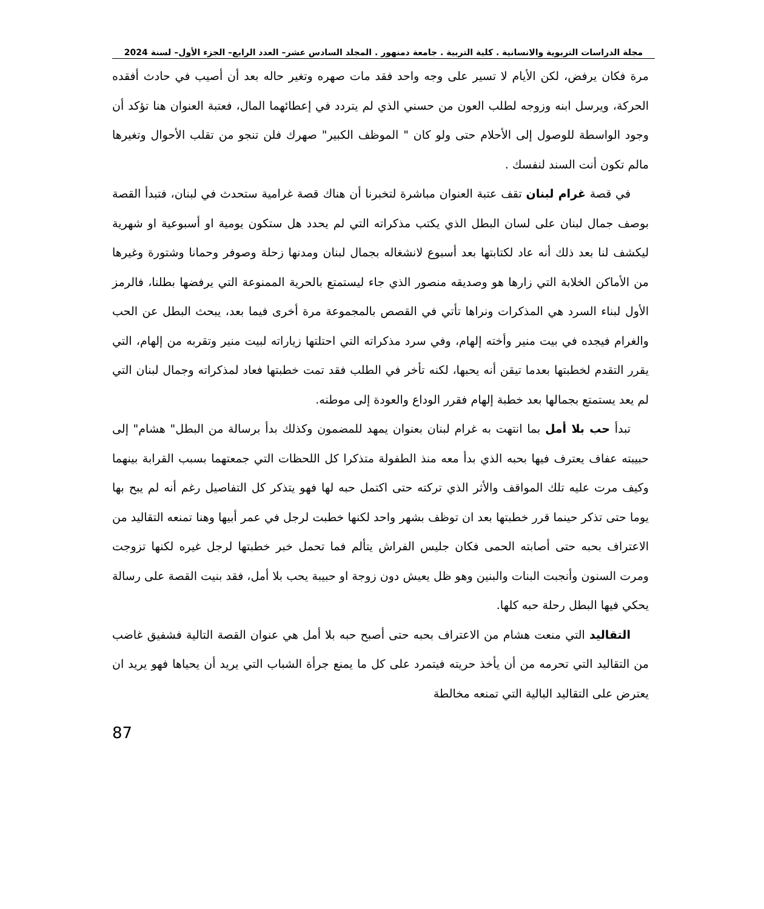مجلة الدراسات التربوية والانسانية . كلية التربية . جامعة دمنهور . المجلد السادس عشر– العدد الرابع– الجزء الأول– لسنة 2024
مرة فكان يرفض، لكن الأيام لا تسير على وجه واحد فقد مات صهره وتغير حاله بعد أن أصيب في حادث أفقده الحركة، ويرسل ابنه وزوجه لطلب العون من حسني الذي لم يتردد في إعطائهما المال، فعتبة العنوان هنا تؤكد أن وجود الواسطة للوصول إلى الأحلام حتى ولو كان " الموظف الكبير" صهرك فلن تنجو من تقلب الأحوال وتغيرها مالم تكون أنت السند لنفسك .
في قصة غرام لبنان تقف عتبة العنوان مباشرة لتخبرنا أن هناك قصة غرامية ستحدث في لبنان، فتبدأ القصة بوصف جمال لبنان على لسان البطل الذي يكتب مذكراته التي لم يحدد هل ستكون يومية او أسبوعية او شهرية ليكشف لنا بعد ذلك أنه عاد لكتابتها بعد أسبوع لانشغاله بجمال لبنان ومدنها زحلة وصوفر وحمانا وشتورة وغيرها من الأماكن الخلابة التي زارها هو وصديقه منصور الذي جاء ليستمتع بالحرية الممنوعة التي يرفضها بطلنا، فالرمز الأول لبناء السرد هي المذكرات ونراها تأتي في القصص بالمجموعة مرة أخرى فيما بعد، يبحث البطل عن الحب والغرام فيجده في بيت منير وأخته إلهام، وفي سرد مذكراته التي احتلتها زياراته لبيت منير وتقربه من إلهام، التي يقرر التقدم لخطبتها بعدما تيقن أنه يحبها، لكنه تأخر في الطلب فقد تمت خطبتها فعاد لمذكراته وجمال لبنان التي لم يعد يستمتع بجمالها بعد خطبة إلهام فقرر الوداع والعودة إلى موطنه.
تبدأ حب بلا أمل بما انتهت به غرام لبنان بعنوان يمهد للمضمون وكذلك بدأ برسالة من البطل" هشام" إلى حبيبته عفاف يعترف فيها بحبه الذي بدأ معه منذ الطفولة متذكرا كل اللحظات التي جمعتهما بسبب القرابة بينهما وكيف مرت عليه تلك المواقف والأثر الذي تركته حتى اكتمل حبه لها فهو يتذكر كل التفاصيل رغم أنه لم يبح بها يوما حتى تذكر حينما قرر خطبتها بعد ان توظف بشهر واحد لكنها خطبت لرجل في عمر أبيها وهنا تمنعه التقاليد من الاعتراف بحبه حتى أصابته الحمى فكان جليس الفراش يتألم فما تحمل خبر خطبتها لرجل غيره لكنها تزوجت ومرت السنون وأنجبت البنات والبنين وهو ظل يعيش دون زوجة او حبيبة يحب بلا أمل، فقد بنيت القصة على رسالة يحكي فيها البطل رحلة حبه كلها.
التقاليد التي منعت هشام من الاعتراف بحبه حتى أصبح حبه بلا أمل هي عنوان القصة التالية فشفيق غاضب من التقاليد التي تحرمه من أن يأخذ حريته فيتمرد على كل ما يمنع جرأة الشباب التي يريد أن يحياها فهو يريد ان يعترض على التقاليد البالية التي تمنعه مخالطة
87